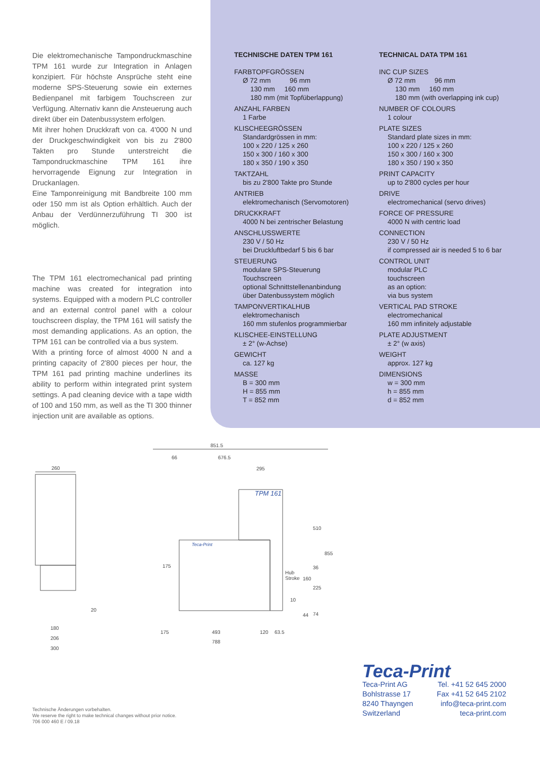Die elektromechanische Tampondruckmaschine TPM 161 wurde zur Integration in Anlagen konzipiert. Für höchste Ansprüche steht eine moderne SPS-Steuerung sowie ein externes Bedienpanel mit farbigem Touchscreen zur Verfügung. Alternativ kann die Ansteuerung auch direkt über ein Datenbussystem erfolgen.
Mit ihrer hohen Druckkraft von ca. 4'000 N und der Druckgeschwindigkeit von bis zu 2'800 Takten pro Stunde unterstreicht die Tampondruckmaschine TPM 161 ihre hervorragende Eignung zur Integration in Druckanlagen.
Eine Tamponreinigung mit Bandbreite 100 mm oder 150 mm ist als Option erhältlich. Auch der Anbau der Verdünnerzuführung TI 300 ist möglich.
The TPM 161 electromechanical pad printing machine was created for integration into systems. Equipped with a modern PLC controller and an external control panel with a colour touchscreen display, the TPM 161 will satisfy the most demanding applications. As an option, the TPM 161 can be controlled via a bus system.
With a printing force of almost 4000 N and a printing capacity of 2'800 pieces per hour, the TPM 161 pad printing machine underlines its ability to perform within integrated print system settings. A pad cleaning device with a tape width of 100 and 150 mm, as well as the TI 300 thinner injection unit are available as options.
TECHNISCHE DATEN TPM 161
FARBTOPFGRÖSSEN
Ø 72 mm 96 mm
130 mm 160 mm
180 mm (mit Topfüberlappung)
ANZAHL FARBEN
1 Farbe
KLISCHEEGRÖSSEN
Standardgrössen in mm:
100 x 220 / 125 x 260
150 x 300 / 160 x 300
180 x 350 / 190 x 350
TAKTZAHL
bis zu 2'800 Takte pro Stunde
ANTRIEB
elektromechanisch (Servomotoren)
DRUCKKRAFT
4000 N bei zentrischer Belastung
ANSCHLUSSWERTE
230 V / 50 Hz
bei Druckluftbedarf 5 bis 6 bar
STEUERUNG
modulare SPS-Steuerung
Touchscreen
optional Schnittstellenanbindung
über Datenbussystem möglich
TAMPONVERTIKALHUB
elektromechanisch
160 mm stufenlos programmierbar
KLISCHEE-EINSTELLUNG
± 2° (w-Achse)
GEWICHT
ca. 127 kg
MASSE
B = 300 mm
H = 855 mm
T = 852 mm
TECHNICAL DATA TPM 161
INC CUP SIZES
Ø 72 mm 96 mm
130 mm 160 mm
180 mm (with overlapping ink cup)
NUMBER OF COLOURS
1 colour
PLATE SIZES
Standard plate sizes in mm:
100 x 220 / 125 x 260
150 x 300 / 160 x 300
180 x 350 / 190 x 350
PRINT CAPACITY
up to 2'800 cycles per hour
DRIVE
electromechanical (servo drives)
FORCE OF PRESSURE
4000 N with centric load
CONNECTION
230 V / 50 Hz
if compressed air is needed 5 to 6 bar
CONTROL UNIT
modular PLC
touchscreen
as an option:
via bus system
VERTICAL PAD STROKE
electromechanical
160 mm infinitely adjustable
PLATE ADJUSTMENT
± 2° (w axis)
WEIGHT
approx. 127 kg
DIMENSIONS
w = 300 mm
h = 855 mm
d = 852 mm
260
180
206
300
20
851.5
66
676.5
295
TPM 161
Teca-Print
Hub
Stroke
175
175
493
120
63.5
788
510
855
36
160
225
10
44
74
Teca-Print
Teca-Print AG
Bohlstrasse 17
8240 Thayngen
Switzerland
Tel. +41 52 645 2000
Fax +41 52 645 2102
info@teca-print.com
teca-print.com
Technische Änderungen vorbehalten.
We reserve the right to make technical changes without prior notice.
706 000 460 E / 09.18